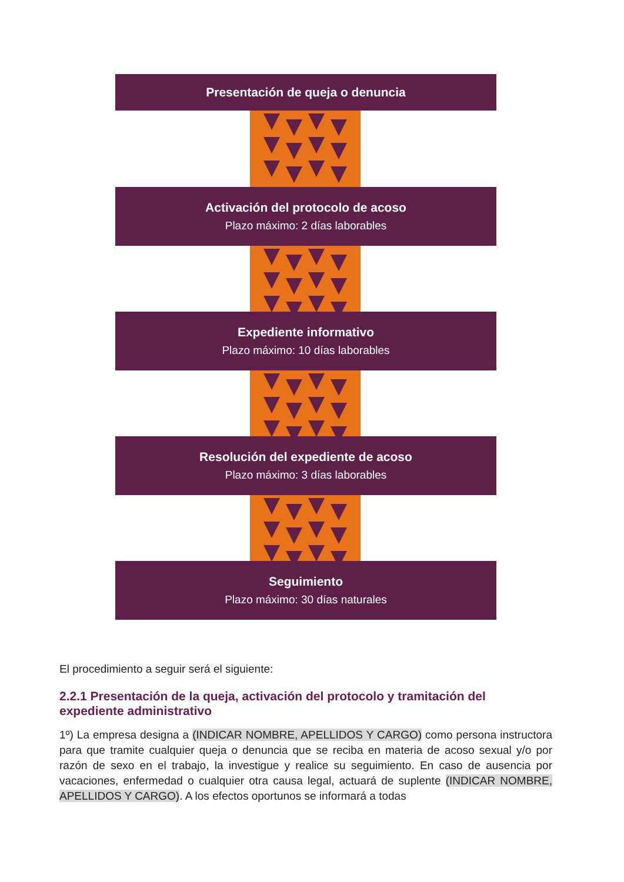Presentación de queja o denuncia
Activación del protocolo de acoso
Plazo máximo: 2 días laborables
Expediente informativo
Plazo máximo: 10 días laborables
Resolución del expediente de acoso
Plazo máximo: 3 días laborables
Seguimiento
Plazo máximo: 30 días naturales
El procedimiento a seguir será el siguiente:
2.2.1 Presentación de la queja, activación del protocolo y tramitación del expediente administrativo
1º) La empresa designa a (INDICAR NOMBRE, APELLIDOS Y CARGO) como persona instructora para que tramite cualquier queja o denuncia que se reciba en materia de acoso sexual y/o por razón de sexo en el trabajo, la investigue y realice su seguimiento. En caso de ausencia por vacaciones, enfermedad o cualquier otra causa legal, actuará de suplente (INDICAR NOMBRE, APELLIDOS Y CARGO). A los efectos oportunos se informará a todas